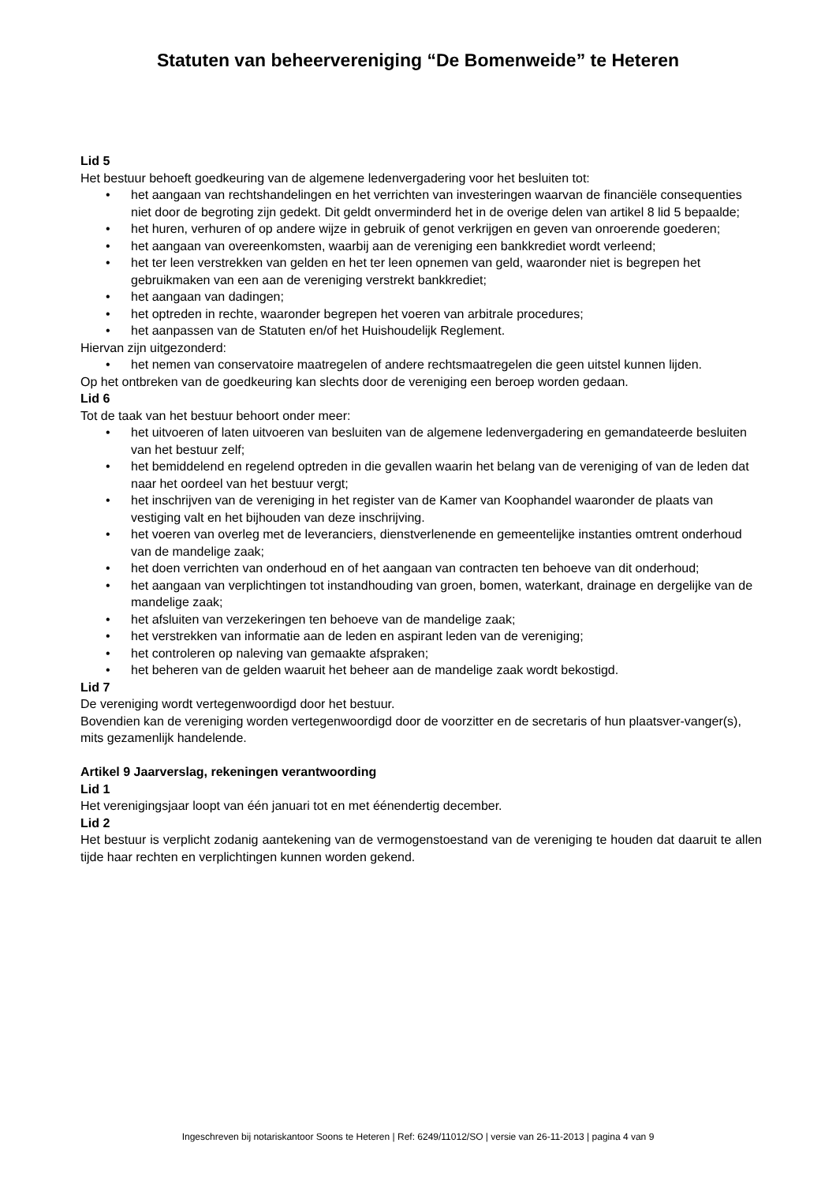Statuten van beheervereniging “De Bomenweide” te Heteren
Lid 5
Het bestuur behoeft goedkeuring van de algemene ledenvergadering voor het besluiten tot:
het aangaan van rechtshandelingen en het verrichten van investeringen waarvan de financiële consequenties niet door de begroting zijn gedekt. Dit geldt onverminderd het in de overige delen van artikel 8 lid 5 bepaalde;
het huren, verhuren of op andere wijze in gebruik of genot verkrijgen en geven van onroerende goederen;
het aangaan van overeenkomsten, waarbij aan de vereniging een bankkrediet wordt verleend;
het ter leen verstrekken van gelden en het ter leen opnemen van geld, waaronder niet is begrepen het gebruikmaken van een aan de vereniging verstrekt bankkrediet;
het aangaan van dadingen;
het optreden in rechte, waaronder begrepen het voeren van arbitrale procedures;
het aanpassen van de Statuten en/of het Huishoudelijk Reglement.
Hiervan zijn uitgezonderd:
het nemen van conservatoire maatregelen of andere rechtsmaatregelen die geen uitstel kunnen lijden.
Op het ontbreken van de goedkeuring kan slechts door de vereniging een beroep worden gedaan.
Lid 6
Tot de taak van het bestuur behoort onder meer:
het uitvoeren of laten uitvoeren van besluiten van de algemene ledenvergadering en gemandateerde besluiten van het bestuur zelf;
het bemiddelend en regelend optreden in die gevallen waarin het belang van de vereniging of van de leden dat naar het oordeel van het bestuur vergt;
het inschrijven van de vereniging in het register van de Kamer van Koophandel waaronder de plaats van vestiging valt en het bijhouden van deze inschrijving.
het voeren van overleg met de leveranciers, dienstverlenende en gemeentelijke instanties omtrent onderhoud van de mandelige zaak;
het doen verrichten van onderhoud en of het aangaan van contracten ten behoeve van dit onderhoud;
het aangaan van verplichtingen tot instandhouding van groen, bomen, waterkant, drainage en dergelijke van de mandelige zaak;
het afsluiten van verzekeringen ten behoeve van de mandelige zaak;
het verstrekken van informatie aan de leden en aspirant leden van de vereniging;
het controleren op naleving van gemaakte afspraken;
het beheren van de gelden waaruit het beheer aan de mandelige zaak wordt bekostigd.
Lid 7
De vereniging wordt vertegenwoordigd door het bestuur.
Bovendien kan de vereniging worden vertegenwoordigd door de voorzitter en de secretaris of hun plaatsver-vanger(s), mits gezamenlijk handelende.
Artikel 9 Jaarverslag, rekeningen verantwoording
Lid 1
Het verenigingsjaar loopt van één januari tot en met éénendertig december.
Lid 2
Het bestuur is verplicht zodanig aantekening van de vermogenstoestand van de vereniging te houden dat daaruit te allen tijde haar rechten en verplichtingen kunnen worden gekend.
Ingeschreven bij notariskantoor Soons te Heteren | Ref: 6249/11012/SO | versie van 26-11-2013 | pagina 4 van 9